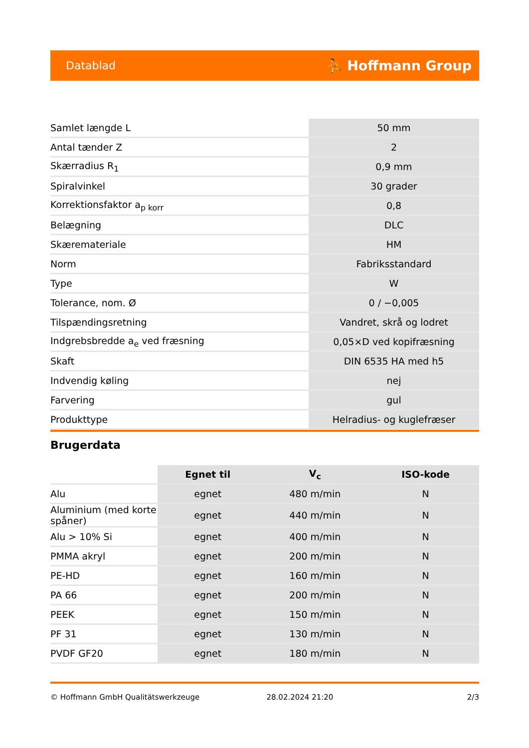Datablad ⛹ Hoffmann Group
| Samlet længde L | 50 mm |
| Antal tænder Z | 2 |
| Skærradius R<sub>1</sub> | 0,9 mm |
| Spiralvinkel | 30 grader |
| Korrektionsfaktor a<sub>p korr</sub> | 0,8 |
| Belægning | DLC |
| Skæremateriale | HM |
| Norm | Fabriksstandard |
| Type | W |
| Tolerance, nom. Ø | 0 / −0,005 |
| Tilspændingsretning | Vandret, skrå og lodret |
| Indgrebsbredde a<sub>e</sub> ved fræsning | 0,05×D ved kopifræsning |
| Skaft | DIN 6535 HA med h5 |
| Indvendig køling | nej |
| Farvering | gul |
| Produkttype | Helradius- og kuglefræser |
Brugerdata
| | Egnet til | V<sub>c</sub> | ISO-kode |
| --- | --- | --- | --- |
| Alu | egnet | 480 m/min | N |
| Aluminium (med korte spåner) | egnet | 440 m/min | N |
| Alu > 10% Si | egnet | 400 m/min | N |
| PMMA akryl | egnet | 200 m/min | N |
| PE-HD | egnet | 160 m/min | N |
| PA 66 | egnet | 200 m/min | N |
| PEEK | egnet | 150 m/min | N |
| PF 31 | egnet | 130 m/min | N |
| PVDF GF20 | egnet | 180 m/min | N |
© Hoffmann GmbH Qualitätswerkzeuge 28.02.2024 21:20 2/3